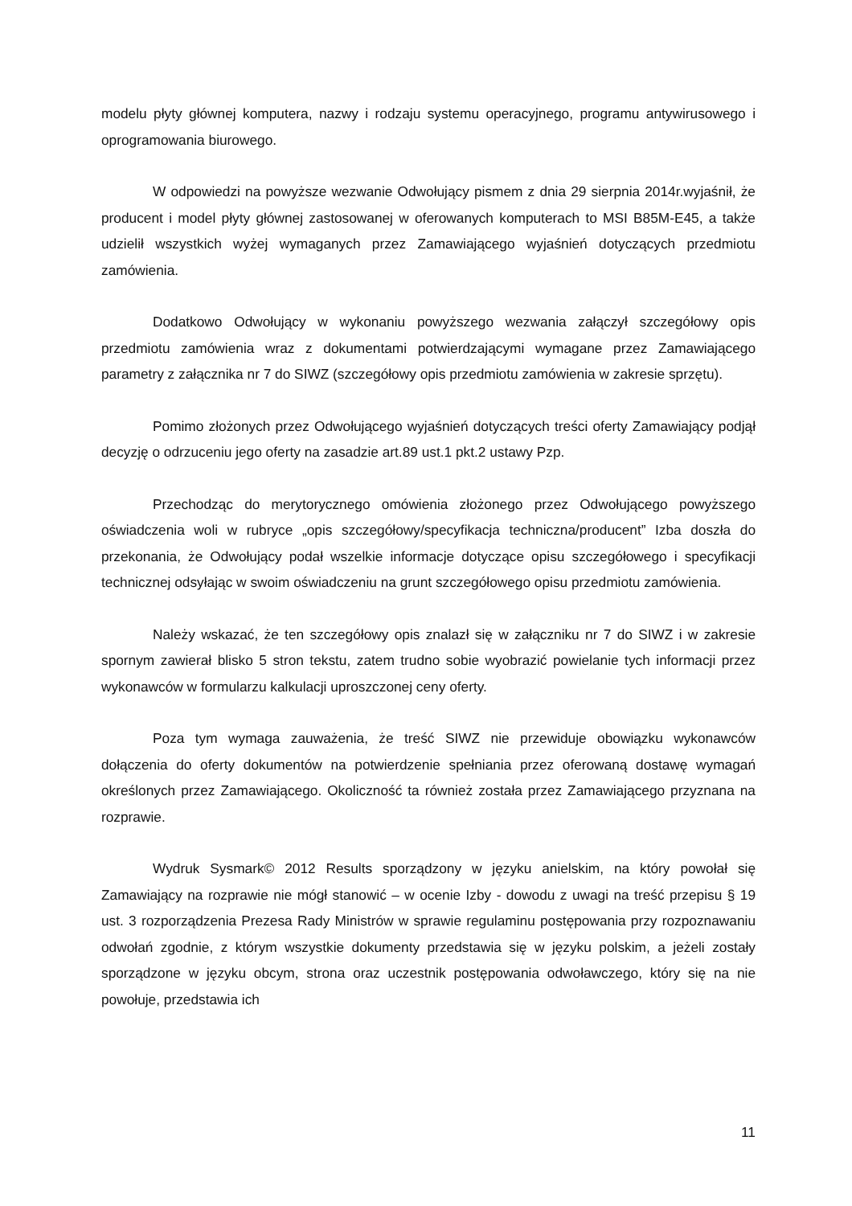modelu płyty głównej komputera, nazwy i rodzaju systemu operacyjnego, programu antywirusowego i oprogramowania biurowego.
W odpowiedzi na powyższe wezwanie Odwołujący pismem z dnia 29 sierpnia 2014r.wyjaśnił, że producent i model płyty głównej zastosowanej w oferowanych komputerach to MSI B85M-E45, a także udzielił wszystkich wyżej wymaganych przez Zamawiającego wyjaśnień dotyczących przedmiotu zamówienia.
Dodatkowo Odwołujący w wykonaniu powyższego wezwania załączył szczegółowy opis przedmiotu zamówienia wraz z dokumentami potwierdzającymi wymagane przez Zamawiającego parametry z załącznika nr 7 do SIWZ (szczegółowy opis przedmiotu zamówienia w zakresie sprzętu).
Pomimo złożonych przez Odwołującego wyjaśnień dotyczących treści oferty Zamawiający podjął decyzję o odrzuceniu jego oferty na zasadzie art.89 ust.1 pkt.2 ustawy Pzp.
Przechodząc do merytorycznego omówienia złożonego przez Odwołującego powyższego oświadczenia woli w rubryce „opis szczegółowy/specyfikacja techniczna/producent” Izba doszła do przekonania, że Odwołujący podał wszelkie informacje dotyczące opisu szczegółowego i specyfikacji technicznej odsyłając w swoim oświadczeniu na grunt szczegółowego opisu przedmiotu zamówienia.
Należy wskazać, że ten szczegółowy opis znalazł się w załączniku nr 7 do SIWZ i w zakresie spornym zawierał blisko 5 stron tekstu, zatem trudno sobie wyobrazić powielanie tych informacji przez wykonawców w formularzu kalkulacji uproszczonej ceny oferty.
Poza tym wymaga zauważenia, że treść SIWZ nie przewiduje obowiązku wykonawców dołączenia do oferty dokumentów na potwierdzenie spełniania przez oferowaną dostawę wymagań określonych przez Zamawiającego. Okoliczność ta również została przez Zamawiającego przyznana na rozprawie.
Wydruk Sysmark© 2012 Results sporządzony w języku anielskim, na który powołał się Zamawiający na rozprawie nie mógł stanowić – w ocenie Izby - dowodu z uwagi na treść przepisu § 19 ust. 3 rozporządzenia Prezesa Rady Ministrów w sprawie regulaminu postępowania przy rozpoznawaniu odwołań zgodnie, z którym wszystkie dokumenty przedstawia się w języku polskim, a jeżeli zostały sporządzone w języku obcym, strona oraz uczestnik postępowania odwoławczego, który się na nie powołuje, przedstawia ich
11